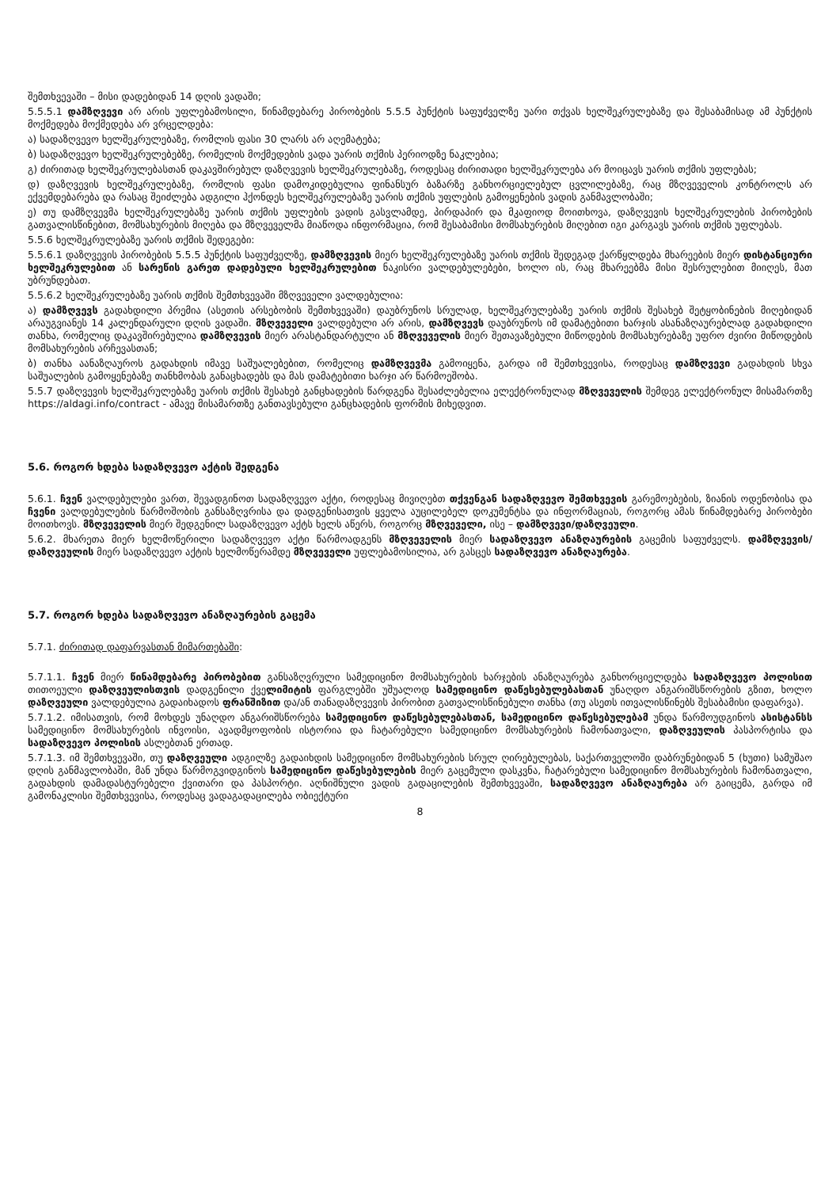შემთხვევაში – მისი დადებიდან 14 დღის ვადაში;
5.5.5.1 დამზღვევი არ არის უფლებამოსილი, წინამდებარე პირობების 5.5.5 პუნქტის საფუძველზე უარი თქვას ხელშეკრულებაზე და შესაბამისად ამ პუნქტის მოქმედება მოქმედება არ ვრცელდება:
ა) სადაზღვევო ხელშეკრულებაზე, რომლის ფასი 30 ლარს არ აღემატება;
ბ) სადაზღვევო ხელშეკრულებებზე, რომელის მოქმედების ვადა უარის თქმის პერიოდზე ნაკლებია;
გ) ძირითად ხელშეკრულებასთან დაკავშირებულ დაზღვევის ხელშეკრულებაზე, როდესაც ძირითადი ხელშეკრულება არ მოიცავს უარის თქმის უფლებას;
დ) დაზღვევის ხელშეკრულებაზე, რომლის ფასი დამოკიდებულია ფინანსურ ბაზარზე განხორციელებულ ცვლილებაზე, რაც მზღვეველის კონტროლს არ ექვემდებარება და რასაც შეიძლება ადგილი ჰქონდეს ხელშეკრულებაზე უარის თქმის უფლების გამოყენების ვადის განმავლობაში;
ე) თუ დამზღვევმა ხელშეკრულებაზე უარის თქმის უფლების ვადის გასვლამდე, პირდაპირ და მკაფიოდ მოითხოვა, დაზღვევის ხელშეკრულების პირობების გათვალისწინებით, მომსახურების მიღება და მზღვეველმა მიაწოდა ინფორმაცია, რომ შესაბამისი მომსახურების მიღებით იგი კარგავს უარის თქმის უფლებას.
5.5.6 ხელშეკრულებაზე უარის თქმის შედეგები:
5.5.6.1 დაზღვევის პირობების 5.5.5 პუნქტის საფუძველზე, დამზღვევის მიერ ხელშეკრულებაზე უარის თქმის შედეგად ქარწყლდება მხარეების მიერ დისტანციური ხელშეკრულებით ან სარეწის გარეთ დადებული ხელშეკრულებით ნაკისრი ვალდებულებები, ხოლო ის, რაც მხარეებმა მისი შესრულებით მიიღეს, მათ უბრუნდებათ.
5.5.6.2 ხელშეკრულებაზე უარის თქმის შემთხვევაში მზღვეველი ვალდებულია:
ა) დამზღვევს გადახდილი პრემია (ასეთის არსებობის შემთხვევაში) დაუბრუნოს სრულად, ხელშეკრულებაზე უარის თქმის შესახებ შეტყობინების მიღებიდან არაუგვიანეს 14 კალენდარული დღის ვადაში. მზღვეველი ვალდებული არ არის, დამზღვევს დაუბრუნოს იმ დამატებითი ხარჯის ასანაზღაურებლად გადახდილი თანხა, რომელიც დაკავშირებულია დამზღვევის მიერ არასტანდარტული ან მზღვეველის მიერ შეთავაზებული მიწოდების მომსახურებაზე უფრო ძვირი მიწოდების მომსახურების არჩევასთან;
ბ) თანხა აანაზღაუროს გადახდის იმავე საშუალებებით, რომელიც დამზღვევმა გამოიყენა, გარდა იმ შემთხვევისა, როდესაც დამზღვევი გადახდის სხვა საშუალების გამოყენებაზე თანხმობას განაცხადებს და მას დამატებითი ხარჯი არ წარმოეშობა.
5.5.7 დაზღვევის ხელშეკრულებაზე უარის თქმის შესახებ განცხადების წარდგენა შესაძლებელია ელექტრონულად მზღვეველის შემდეგ ელექტრონულ მისამართზე https://aldagi.info/contract - ამავე მისამართზე განთავსებული განცხადების ფორმის მიხედვით.
5.6. როგორ ხდება სადაზღვევო აქტის შედგენა
5.6.1. ჩვენ ვალდებულები ვართ, შევადგინოთ სადაზღვევო აქტი, როდესაც მივიღებთ თქვენგან სადაზღვევო შემთხვევის გარემოებების, ზიანის ოდენობისა და ჩვენი ვალდებულების წარმოშობის განსაზღვრისა და დადგენისათვის ყველა აუცილებელ დოკუმენტსა და ინფორმაციას, როგორც ამას წინამდებარე პირობები მოითხოვს. მზღვეველის მიერ შედგენილ სადაზღვევო აქტს ხელს აწერს, როგორც მზღვეველი, ისე – დამზღვევი/დაზღვეული.
5.6.2. მხარეთა მიერ ხელმოწერილი სადაზღვევო აქტი წარმოადგენს მზღვეველის მიერ სადაზღვევო ანაზღაურების გაცემის საფუძველს. დამზღვევის/დაზღვეულის მიერ სადაზღვევო აქტის ხელმოწერამდე მზღვეველი უფლებამოსილია, არ გასცეს სადაზღვევო ანაზღაურება.
5.7. როგორ ხდება სადაზღვევო ანაზღაურების გაცემა
5.7.1. ძირითად დაფარვასთან მიმართებაში:
5.7.1.1. ჩვენ მიერ წინამდებარე პირობებით განსაზღვრული სამედიცინო მომსახურების ხარჯების ანაზღაურება განხორციელდება სადაზღვევო პოლისით თითოეული დაზღვეულისთვის დადგენილი ქველიმიტის ფარგლებში უშუალოდ სამედიცინო დაწესებულებასთან უნაღდო ანგარიშსწორების გზით, ხოლო დაზღვეული ვალდებულია გადაიხადოს ფრანშიზით და/ან თანადაზღვევის პირობით გათვალისწინებული თანხა (თუ ასეთს ითვალისწინებს შესაბამისი დაფარვა).
5.7.1.2. იმისათვის, რომ მოხდეს უნაღდო ანგარიშსწორება სამედიცინო დაწესებულებასთან, სამედიცინო დაწესებულებამ უნდა წარმოუდგინოს ასისტანსს სამედიცინო მომსახურების ინვოისი, ავადმყოფობის ისტორია და ჩატარებული სამედიცინო მომსახურების ჩამონათვალი, დაზღვეულის პასპორტისა და სადაზღვევო პოლისის ასლებთან ერთად.
5.7.1.3. იმ შემთხვევაში, თუ დაზღვეული ადგილზე გადაიხდის სამედიცინო მომსახურების სრულ ღირებულებას, საქართველოში დაბრუნებიდან 5 (ხუთი) სამუშაო დღის განმავლობაში, მან უნდა წარმოგვიდგინოს სამედიცინო დაწესებულების მიერ გაცემული დასკვნა, ჩატარებული სამედიცინო მომსახურების ჩამონათვალი, გადახდის დამადასტურებელი ქვითარი და პასპორტი. აღნიშნული ვადის გადაცილების შემთხვევაში, სადაზღვევო ანაზღაურება არ გაიცემა, გარდა იმ გამონაკლისი შემთხვევისა, როდესაც ვადაგადაცილება ობიექტური
8